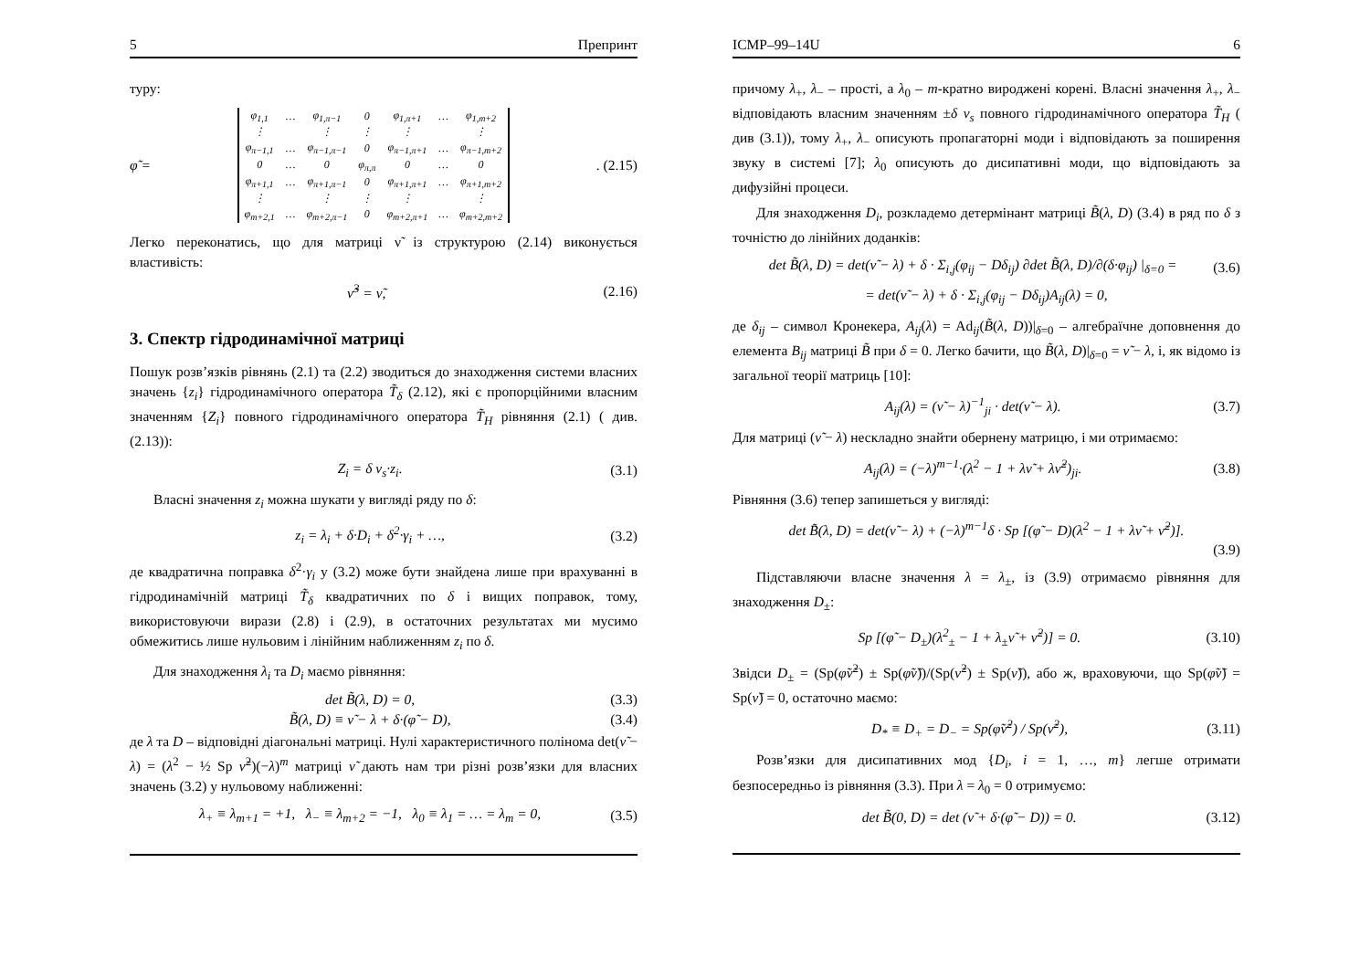5 Препринт
туру:
φ̃ =
| φ<sub>1,1</sub> | … | φ<sub>1,π−1</sub> | 0 | φ<sub>1,π+1</sub> | … | φ<sub>1,m+2</sub> |
| ⋮ | | ⋮ | ⋮ | ⋮ | | ⋮ |
| φ<sub>π−1,1</sub> | … | φ<sub>π−1,π−1</sub> | 0 | φ<sub>π−1,π+1</sub> | … | φ<sub>π−1,m+2</sub> |
| 0 | … | 0 | φ<sub>π,π</sub> | 0 | … | 0 |
| φ<sub>π+1,1</sub> | … | φ<sub>π+1,π−1</sub> | 0 | φ<sub>π+1,π+1</sub> | … | φ<sub>π+1,m+2</sub> |
| ⋮ | | ⋮ | ⋮ | ⋮ | | ⋮ |
| φ<sub>m+2,1</sub> | … | φ<sub>m+2,π−1</sub> | 0 | φ<sub>m+2,π+1</sub> | … | φ<sub>m+2,m+2</sub> |
. (2.15)
Легко переконатись, що для матриці ν̃ із структурою (2.14) виконується властивість:
ν̃<sup>3</sup> = ν̃, (2.16)
3. Спектр гідродинамічної матриці
Пошук розв’язків рівнянь (2.1) та (2.2) зводиться до знаходження системи власних значень {z<sub>i</sub>} гідродинамічного оператора T̃<sub>δ</sub> (2.12), які є пропорційними власним значенням {Z<sub>i</sub>} повного гідродинамічного оператора T̃<sub>H</sub> рівняння (2.1) ( див. (2.13)):
Z<sub>i</sub> = δ v<sub>s</sub>·z<sub>i</sub>. (3.1)
Власні значення z<sub>i</sub> можна шукати у вигляді ряду по δ:
z<sub>i</sub> = λ<sub>i</sub> + δ·D<sub>i</sub> + δ<sup>2</sup>·γ<sub>i</sub> + …, (3.2)
де квадратична поправка δ<sup>2</sup>·γ<sub>i</sub> у (3.2) може бути знайдена лише при врахуванні в гідродинамічній матриці T̃<sub>δ</sub> квадратичних по δ і вищих поправок, тому, використовуючи вирази (2.8) і (2.9), в остаточних результатах ми мусимо обмежитись лише нульовим і лінійним наближенням z<sub>i</sub> по δ.
Для знаходження λ<sub>i</sub> та D<sub>i</sub> маємо рівняння:
det B̃(λ, D) = 0, (3.3)
B̃(λ, D) ≡ ν̃ − λ + δ·(φ̃ − D), (3.4)
де λ та D – відповідні діагональні матриці. Нулі характеристичного полінома det(ν̃ − λ) = (λ<sup>2</sup> − ½ Sp ν̃<sup>2</sup>)(−λ)<sup>m</sup> матриці ν̃ дають нам три різні розв’язки для власних значень (3.2) у нульовому наближенні:
λ<sub>+</sub> ≡ λ<sub>m+1</sub> = +1, λ<sub>−</sub> ≡ λ<sub>m+2</sub> = −1, λ<sub>0</sub> ≡ λ<sub>1</sub> = … = λ<sub>m</sub> = 0, (3.5)
ICMP–99–14U 6
причому λ<sub>+</sub>, λ<sub>−</sub> – прості, а λ<sub>0</sub> – m-кратно вироджені корені. Власні значення λ<sub>+</sub>, λ<sub>−</sub> відповідають власним значенням ±δ v<sub>s</sub> повного гідродинамічного оператора T̃<sub>H</sub> ( див (3.1)), тому λ<sub>+</sub>, λ<sub>−</sub> описують пропагаторні моди і відповідають за поширення звуку в системі [7]; λ<sub>0</sub> описують до дисипативні моди, що відповідають за дифузійні процеси.
Для знаходження D<sub>i</sub>, розкладемо детермінант матриці B̃(λ, D) (3.4) в ряд по δ з точністю до лінійних доданків:
det B̃(λ, D) = det(ν̃ − λ) + δ · Σ<sub>i,j</sub>(φ<sub>ij</sub> − Dδ<sub>ij</sub>) ∂det B̃(λ, D)/∂(δ·φ<sub>ij</sub>) |<sub>δ=0</sub> = (3.6)
= det(ν̃ − λ) + δ · Σ<sub>i,j</sub>(φ<sub>ij</sub> − Dδ<sub>ij</sub>)A<sub>ij</sub>(λ) = 0,
де δ<sub>ij</sub> – символ Кронекера, A<sub>ij</sub>(λ) = Ad<sub>ij</sub>(B̃(λ, D))|<sub>δ=0</sub> – алгебраїчне доповнення до елемента B<sub>ij</sub> матриці B̃ при δ = 0. Легко бачити, що B̃(λ, D)|<sub>δ=0</sub> = ν̃ − λ, і, як відомо із загальної теорії матриць [10]:
A<sub>ij</sub>(λ) = (ν̃ − λ)<sup>−1</sup><sub>ji</sub> · det(ν̃ − λ). (3.7)
Для матриці (ν̃ − λ) нескладно знайти обернену матрицю, і ми отримаємо:
A<sub>ij</sub>(λ) = (−λ)<sup>m−1</sup>·(λ<sup>2</sup> − 1 + λν̃ + λν̃<sup>2</sup>)<sub>ji</sub>. (3.8)
Рівняння (3.6) тепер запишеться у вигляді:
det B̃(λ, D) = det(ν̃ − λ) + (−λ)<sup>m−1</sup>δ · Sp [(φ̃ − D)(λ<sup>2</sup> − 1 + λν̃ + ν̃<sup>2</sup>)].
(3.9)
Підставляючи власне значення λ = λ<sub>±</sub>, із (3.9) отримаємо рівняння для знаходження D<sub>±</sub>:
Sp [(φ̃ − D<sub>±</sub>)(λ<sup>2</sup><sub>±</sub> − 1 + λ<sub>±</sub>ν̃ + ν̃<sup>2</sup>)] = 0. (3.10)
Звідси D<sub>±</sub> = (Sp(φ̃ν̃<sup>2</sup>) ± Sp(φ̃ν̃))/(Sp(ν̃<sup>2</sup>) ± Sp(ν̃)), або ж, враховуючи, що Sp(φ̃ν̃) = Sp(ν̃) = 0, остаточно маємо:
D<sub>*</sub> ≡ D<sub>+</sub> = D<sub>−</sub> = Sp(φ̃ν̃<sup>2</sup>) / Sp(ν̃<sup>2</sup>), (3.11)
Розв’язки для дисипативних мод {D<sub>i</sub>, i = 1, …, m} легше отримати безпосередньо із рівняння (3.3). При λ = λ<sub>0</sub> = 0 отримуємо:
det B̃(0, D) = det (ν̃ + δ·(φ̃ − D)) = 0. (3.12)